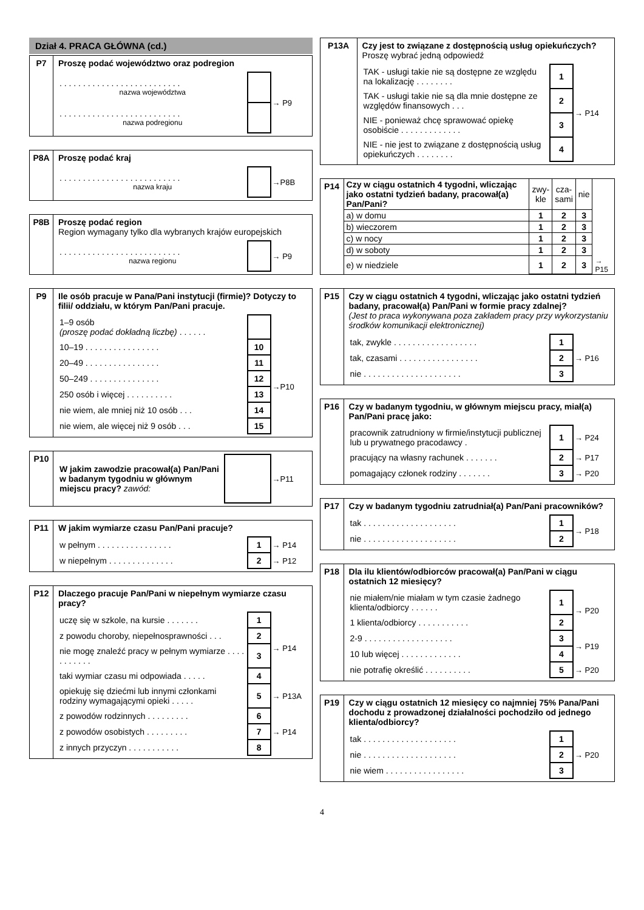Dział 4. PRACA GŁÓWNA (cd.)
P7 Proszę podać województwo oraz podregion
| . . . . . . . . . . . . . . . . . . . . . . . . . . nazwa województwa | | → P9 |
| . . . . . . . . . . . . . . . . . . . . . . . . . . nazwa podregionu | | |
P8A Proszę podać kraj
| . . . . . . . . . . . . . . . . . . . . . . . . . . nazwa kraju | | →P8B |
P8B Proszę podać region
Region wymagany tylko dla wybranych krajów europejskich
| . . . . . . . . . . . . . . . . . . . . . . . . . . nazwa regionu | | → P9 |
P9 Ile osób pracuje w Pana/Pani instytucji (firmie)? Dotyczy to filii/ oddziału, w którym Pan/Pani pracuje.
| 1–9 osób (proszę podać dokładną liczbę) . . . . . . | | |
| 10–19 . . . . . . . . . . . . . . . . | 10 | →P10 |
| 20–49 . . . . . . . . . . . . . . . . | 11 | |
| 50–249 . . . . . . . . . . . . . . . | 12 | |
| 250 osób i więcej . . . . . . . . . . | 13 | |
| nie wiem, ale mniej niż 10 osób . . . | 14 | |
| nie wiem, ale więcej niż 9 osób . . . | 15 | |
P10
| W jakim zawodzie pracował(a) Pan/Pani w badanym tygodniu w głównym miejscu pracy? zawód: | | →P11 |
P11 W jakim wymiarze czasu Pan/Pani pracuje?
| w pełnym . . . . . . . . . . . . . . . . | 1 | → P14 |
| w niepełnym . . . . . . . . . . . . . . | 2 | → P12 |
P12 Dlaczego pracuje Pan/Pani w niepełnym wymiarze czasu pracy?
| uczę się w szkole, na kursie . . . . . . . | 1 | → P14 |
| z powodu choroby, niepełnosprawności . . . | 2 | |
| nie mogę znaleźć pracy w pełnym wymiarze . . . . . . . . . . . | 3 | |
| taki wymiar czasu mi odpowiada . . . . . | 4 | |
| opiekuję się dziećmi lub innymi członkami rodziny wymagającymi opieki . . . . . | 5 | → P13A |
| z powodów rodzinnych . . . . . . . . . | 6 | → P14 |
| z powodów osobistych . . . . . . . . . | 7 | |
| z innych przyczyn . . . . . . . . . . . | 8 | |
P13A Czy jest to związane z dostępnością usług opiekuńczych?
Proszę wybrać jedną odpowiedź
| TAK - usługi takie nie są dostępne ze względu na lokalizację . . . . . . . . | 1 | → P14 |
| TAK - usługi takie nie są dla mnie dostępne ze względów finansowych . . . | 2 | |
| NIE - ponieważ chcę sprawować opiekę osobiście . . . . . . . . . . . . . | 3 | |
| NIE - nie jest to związane z dostępnością usług opiekuńczych . . . . . . . . | 4 | |
P14
| Czy w ciągu ostatnich 4 tygodni, wliczając jako ostatni tydzień badany, pracował(a) Pan/Pani? | zwy- kle | cza- sami | nie | |
| a) w domu | 1 | 2 | 3 | |
| b) wieczorem | 1 | 2 | 3 | |
| c) w nocy | 1 | 2 | 3 | |
| d) w soboty | 1 | 2 | 3 | |
| e) w niedziele | 1 | 2 | 3 | → P15 |
P15 Czy w ciągu ostatnich 4 tygodni, wliczając jako ostatni tydzień badany, pracował(a) Pan/Pani w formie pracy zdalnej?
(Jest to praca wykonywana poza zakładem pracy przy wykorzystaniu środków komunikacji elektronicznej)
| tak, zwykle . . . . . . . . . . . . . . . . . . | 1 | → P16 |
| tak, czasami . . . . . . . . . . . . . . . . . | 2 | |
| nie . . . . . . . . . . . . . . . . . . . . . | 3 | |
P16 Czy w badanym tygodniu, w głównym miejscu pracy, miał(a) Pan/Pani pracę jako:
| pracownik zatrudniony w firmie/instytucji publicznej lub u prywatnego pracodawcy . | 1 | → P24 |
| pracujący na własny rachunek . . . . . . . | 2 | → P17 |
| pomagający członek rodziny . . . . . . . | 3 | → P20 |
P17 Czy w badanym tygodniu zatrudniał(a) Pan/Pani pracowników?
| tak . . . . . . . . . . . . . . . . . . . . | 1 | → P18 |
| nie . . . . . . . . . . . . . . . . . . . . | 2 | |
P18 Dla ilu klientów/odbiorców pracował(a) Pan/Pani w ciągu ostatnich 12 miesięcy?
| nie miałem/nie miałam w tym czasie żadnego klienta/odbiorcy . . . . . . | 1 | → P20 |
| 1 klienta/odbiorcy . . . . . . . . . . . | 2 | |
| 2-9 . . . . . . . . . . . . . . . . . . . | 3 | → P19 |
| 10 lub więcej . . . . . . . . . . . . . | 4 | |
| nie potrafię określić . . . . . . . . . . | 5 | → P20 |
P19 Czy w ciągu ostatnich 12 miesięcy co najmniej 75% Pana/Pani dochodu z prowadzonej działalności pochodziło od jednego klienta/odbiorcy?
| tak . . . . . . . . . . . . . . . . . . . . | 1 | → P20 |
| nie . . . . . . . . . . . . . . . . . . . . | 2 | |
| nie wiem . . . . . . . . . . . . . . . . . | 3 | |
4